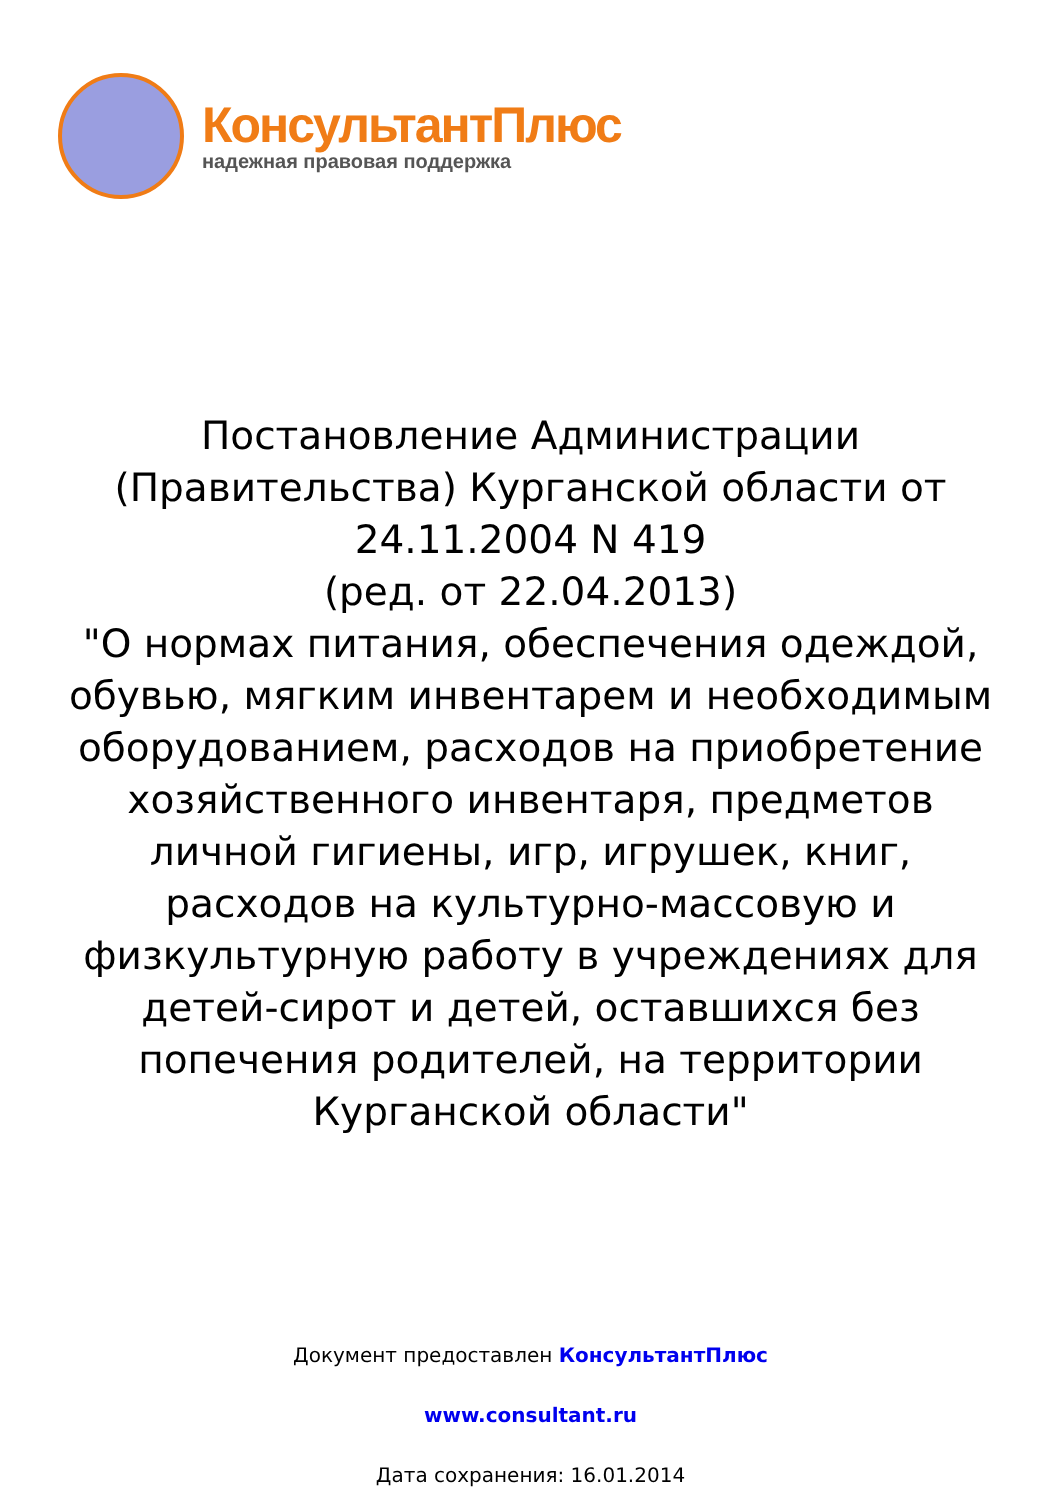КонсультантПлюс
надежная правовая поддержка
Постановление Администрации
(Правительства) Курганской области от
24.11.2004 N 419
(ред. от 22.04.2013)
"О нормах питания, обеспечения одеждой, обувью, мягким инвентарем и необходимым оборудованием, расходов на приобретение хозяйственного инвентаря, предметов личной гигиены, игр, игрушек, книг, расходов на культурно-массовую и физкультурную работу в учреждениях для детей-сирот и детей, оставшихся без попечения родителей, на территории Курганской области"
Документ предоставлен КонсультантПлюс
www.consultant.ru
Дата сохранения: 16.01.2014